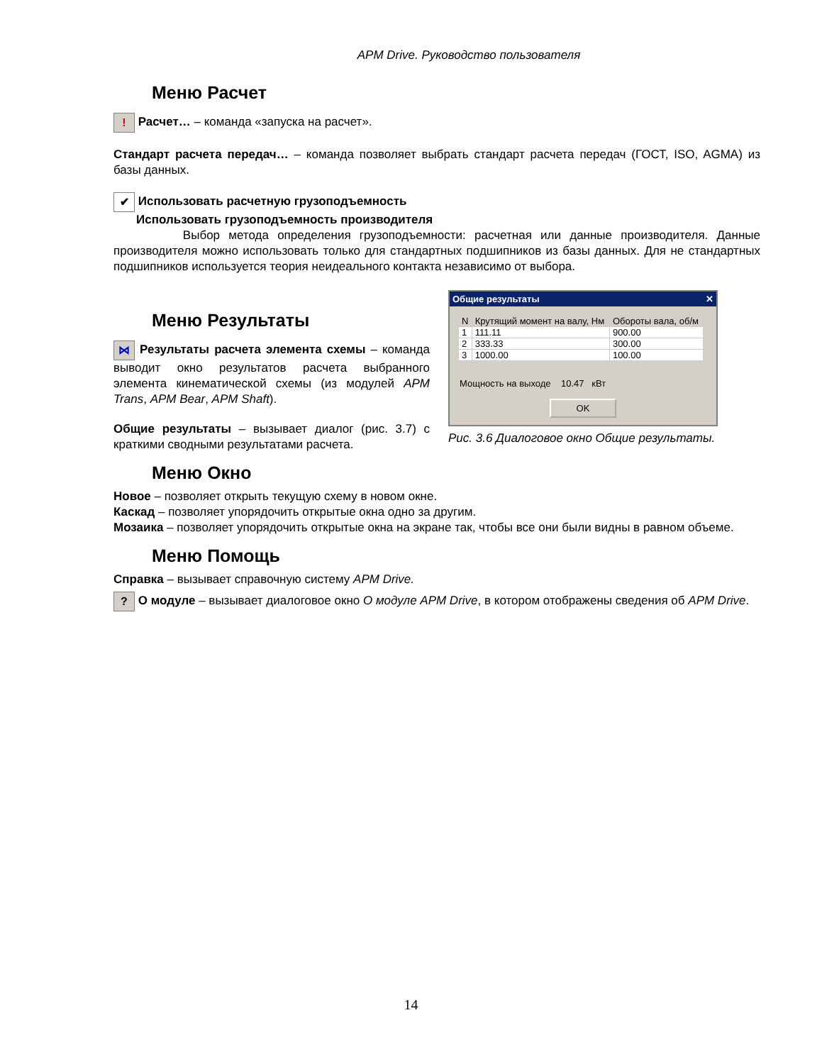APM Drive. Руководство пользователя
Меню Расчет
! Расчет… – команда «запуска на расчет».
Стандарт расчета передач… – команда позволяет выбрать стандарт расчета передач (ГОСТ, ISO, AGMA) из базы данных.
✔ Использовать расчетную грузоподъемность
Использовать грузоподъемность производителя
Выбор метода определения грузоподъемности: расчетная или данные производителя. Данные производителя можно использовать только для стандартных подшипников из базы данных. Для не стандартных подшипников используется теория неидеального контакта независимо от выбора.
Меню Результаты
⋈ Результаты расчета элемента схемы – команда выводит окно результатов расчета выбранного элемента кинематической схемы (из модулей APM Trans, APM Bear, APM Shaft).
Общие результаты – вызывает диалог (рис. 3.7) с краткими сводными результатами расчета.
Общие результаты ✕
| N | Крутящий момент на валу, Нм | Обороты вала, об/м |
| --- | --- | --- |
| 1 | 111.11 | 900.00 |
| 2 | 333.33 | 300.00 |
| 3 | 1000.00 | 100.00 |
Мощность на выходе 10.47 кВт
OK
Рис. 3.6 Диалоговое окно Общие результаты.
Меню Окно
Новое – позволяет открыть текущую схему в новом окне.
Каскад – позволяет упорядочить открытые окна одно за другим.
Мозаика – позволяет упорядочить открытые окна на экране так, чтобы все они были видны в равном объеме.
Меню Помощь
Справка – вызывает справочную систему APM Drive.
? О модуле – вызывает диалоговое окно О модуле APM Drive, в котором отображены сведения об APM Drive.
14